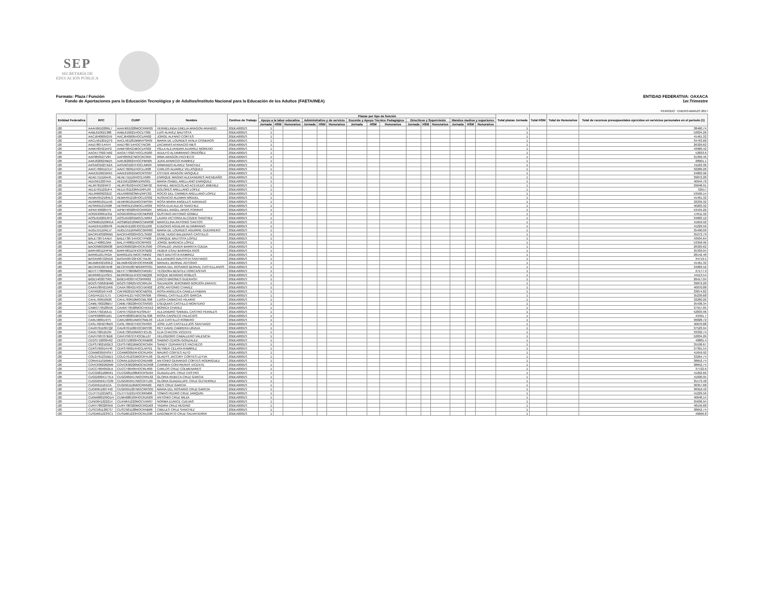SEP
SECRETARÍA DE
EDUCACIÓN PÚBLICA
Formato: Plaza / Función
Fondo de Aportaciones para la Educación Tecnológica y de Adultos/Instituto Nacional para la Educación de los Adultos (FAETA/INEA)
ENTIDAD FEDERATIVA: OAXACA
1er.Trimestre
PERIODO : ENERO-MARZO 2017
| Entidad Federativa | RFC | CURP | Nombre | Centros de Trabajo | Plazas por tipo de función | | | | | | | | | | | | | | | Total plazas Jornada | Total HSM | Total de Honorarios | Total de recursos presupuestales ejercidos en servicios personales en el periodo (1) |
| --- | --- | --- | --- | --- | --- | --- | --- | --- | --- | --- | --- | --- | --- | --- | --- | --- | --- | --- | --- | --- | --- | --- | --- |
| | | | | | Apoyo a la labor educativa | | | Administrativo y de servicio | | | Docente y Apoyo Técnico Pedagógico | | | Directivos y Supervisión | | | Mandos medios y superiores | | | | | | |
| | | | | | Jornada | HSM | Honorarios | Jornada | HSM | Honorarios | Jornada | HSM | Honorarios | Jornada | HSM | Honorarios | Jornada | HSM | Honorarios | | | | |
| I20 | AAAH661028RL7 | AAAH661028MOCRRR00 | HERMELINDA EMELIA ARAGON ARANGO | 20DEA0001S | 1 | | | | | | | | | | | | | | | 1 | | | 38460.74 |
| I20 | AABL610621388 | AABL610621HOCLTS02 | LUIS ALAVEZ BAUTISTA | 20DEA0001S | 1 | | | | | | | | | | | | | | | 1 | | | 52834.26 |
| I20 | AACJ640605G59 | AACJ640605HOCLRR02 | JORGE ALFARO CORTES | 20DEA0001S | 1 | | | | | | | | | | | | | | | 1 | | | 41461.32 |
| I20 | AACL561201QT9 | AACL561201MMNYSR09 | MARIA DE LOURDES AYALA CISNEROS | 20DEA0001S | 1 | | | | | | | | | | | | | | | 1 | | | 34763.68 |
| I20 | AAIZ7807144V4 | AAIZ780714HOCTNC06 | ZACARIAS ATANACIO INES | 20DEA0001S | 1 | | | | | | | | | | | | | | | 1 | | | 26329.62 |
| I20 | AAMI760421KP2 | AAMI760421MOCLRS02 | ISELA ALEJANDRA ALVAREZ MORENO | 20DEA0001S | 1 | | | | | | | | | | | | | | | 1 | | | 43989.42 |
| I20 | AAOA770927A62 | AAOA770927HOCLRD00 | ADULFO ALTAMIRANO ORDOÑEZ | 20DEA0001S | 1 | | | | | | | | | | | | | | | 1 | | | 52833.6 |
| I20 | AAPI850527V84 | AAPI850527MOCRCR04 | IRMA ARAGON PACHECO | 20DEA0001S | 1 | | | | | | | | | | | | | | | 1 | | | 31399.46 |
| I20 | AARJ620624MZ5 | AARJ620624HOCPMN05 | JUAN APARICIO RAMIREZ | 20DEA0001S | 1 | | | | | | | | | | | | | | | 1 | | | 28901.1 |
| I20 | AASA631027A2A | AASA631027HOCLNR04 | ARMANDO ALAVEZ SANCHEZ | 20DEA0001S | 1 | | | | | | | | | | | | | | | 1 | | | 41163.36 |
| I20 | AAVC760911CU7 | AAVC760911HOCLLR08 | CARLOS ALVAREZ VELASQUEZ | 20DEA0001S | 1 | | | | | | | | | | | | | | | 1 | | | 32260.26 |
| I20 | AAVE610921RK5 | AAVE610921MOCRSS07 | ESTHER ARAGON VASQUEZ | 20DEA0001S | 1 | | | | | | | | | | | | | | | 1 | | | 34803.96 |
| I20 | AEAE711116A45 | AEAE711116HOCLVN09 | ENRIQUE MAGNO ALEXANDRES AVENDAÑO | 20DEA0001S | 1 | | | | | | | | | | | | | | | 1 | | | 39872.28 |
| I20 | AEEI5612207KA | AEEI561220MVZRNS01 | MARIA ISABEL ARELLANO ENRIQUEZ | 20DEA0001S | 1 | | | | | | | | | | | | | | | 1 | | | 40944.76 |
| I20 | AEJR781024IF3 | AEJR781024HOCCMF02 | RAFAEL WENCESLAO ACEVEDO JIMENEZ | 20DEA0001S | 1 | | | | | | | | | | | | | | | 1 | | | 29048.91 |
| I20 | AELD701122UF4 | AELD701122MVZRPL09 | DOLORES ARELLANO LOPEZ | 20DEA0001S | 1 | | | | | | | | | | | | | | | 1 | | | 32517 |
| I20 | AELR6609232Z2 | AELR660923MVZRPC02 | ROCIO DEL CARMEN ARELLANO LOPEZ | 20DEA0001S | 1 | | | | | | | | | | | | | | | 1 | | | 53509.14 |
| I20 | AEMA4912184E3 | AEMA491218HOCLGS02 | AUSENCIO ALEMAN MIGUEL | 20DEA0001S | 1 | | | | | | | | | | | | | | | 1 | | | 41461.32 |
| I20 | AENR661011LN9 | AENR661011MOCNRS04 | ROSA MARIA ANGELES NARANJO | 20DEA0001S | 1 | | | | | | | | | | | | | | | 1 | | | 32239.32 |
| I20 | AESR691213598 | AESR691213MOCLNS09 | ROSA ELIA ALEJO SANCHEZ | 20DEA0001S | 1 | | | | | | | | | | | | | | | 1 | | | 40203.32 |
| I20 | AIPM740928479 | AIPM740928HOCRRG04 | MIGUEL ANGEL ARIAS PORRAS | 20DEA0001S | 1 | | | | | | | | | | | | | | | 1 | | | 53434.26 |
| I20 | AOGG930911311 | AOGG930911HOCNMS03 | GUSTAVO ANTONIO GOMEZ | 20DEA0001S | 1 | | | | | | | | | | | | | | | 1 | | | 17611.32 |
| I20 | AOSL6102013P2 | AOSL610201MOCLNR04 | LAURA VICTORIA ALCOZER SANCHEZ | 20DEA0001S | 1 | | | | | | | | | | | | | | | 1 | | | 34003.12 |
| I20 | AOSM610109R5A | AOSM610109MOCNNR08 | MARCELINA ANTONIO SANTOS | 20DEA0001S | 1 | | | | | | | | | | | | | | | 1 | | | 41659.92 |
| I20 | AUAE641102KF8 | AUAE641102HOCGLD00 | EUDOXIO AGUILAR ALTAMIRANO | 20DEA0001S | 1 | | | | | | | | | | | | | | | 1 | | | 41229.56 |
| I20 | AUGL551104EJ7 | AUGL551104MOCGRR09 | MARIA DE LOURDES AGUIRRE GUERRERO | 20DEA0001S | 1 | | | | | | | | | | | | | | | 1 | | | 35490.09 |
| I20 | BACR540320RB5 | BACR540320HOCLSN02 | RENE HUGO BALDERAS CASTILLO | 20DEA0001S | 1 | | | | | | | | | | | | | | | 1 | | | 35272.79 |
| I20 | BALE730714AD7 | BALE730714HOCTPN00 | ENRIQUE BAUTISTA LOPEZ | 20DEA0001S | 1 | | | | | | | | | | | | | | | 1 | | | 43934.64 |
| I20 | BALJ7408013A9 | BALJ740801HOCRPR03 | JORGE BARENCA LÓPEZ | 20DEA0001S | 1 | | | | | | | | | | | | | | | 1 | | | 53358.96 |
| I20 | BAOO960326638 | BAOO960326HOCRJS00 | OSVALDO JAVIER BARRITA OJEDA | 20DEA0001S | 1 | | | | | | | | | | | | | | | 1 | | | 26329.62 |
| I20 | BARH901124PN5 | BARH901124HOCRSB02 | HEBER ESAU BARRIGA RIOS | 20DEA0001S | 1 | | | | | | | | | | | | | | | 1 | | | 35339.04 |
| I20 | BARI611017RGA | BARI611017MOCTMN02 | INES BAUTISTA RAMIREZ | 20DEA0001S | 1 | | | | | | | | | | | | | | | 1 | | | 28142.48 |
| I20 | BASA500722ND9 | BASA500722HOCTNL05 | ALEJANDRO BAUTISTA SANTIAGO | 20DEA0001S | 1 | | | | | | | | | | | | | | | 1 | | | 34719.5 |
| I20 | BEAM6402169E2 | BEAM640216HOCRNN08 | MANUEL BERNAL ANTONIO | 20DEA0001S | 1 | | | | | | | | | | | | | | | 1 | | | 41461.32 |
| I20 | BECR591007B48 | BECR591007MGRRSS01 | MARIA DEL ROSARIO BERNAL CASTELLANOS | 20DEA0001S | 1 | | | | | | | | | | | | | | | 1 | | | 34083.56 |
| I20 | BEHT770609MB1 | BEHT770609MOCNRD07 | TEODORA BENITEZ HORCASITAS | 20DEA0001S | 1 | | | | | | | | | | | | | | | 1 | | | 27177.9 |
| I20 | BERR661114SE5 | BERR661114HOCNBQ02 | ROQUE BENIGNO ROBLES | 20DEA0001S | 1 | | | | | | | | | | | | | | | 1 | | | 44113.54 |
| I20 | BIGE540307SR5 | BIGE540307HCSRRR02 | ERICO BRIONES GUERASH | 20DEA0001S | 1 | | | | | | | | | | | | | | | 1 | | | 26417.04 |
| I20 | BOZS750625BW0 | BOZS750625HOCRRL04 | SALVADOR JERONIMO BORJON ZARATE | 20DEA0001S | 1 | | | | | | | | | | | | | | | 1 | | | 39872.28 |
| I20 | CAAN7804215R6 | CAXA780421HOCHXN02 | JOSE ANTONIO CHAVEZ | 20DEA0001S | 1 | | | | | | | | | | | | | | | 1 | | | 40070.88 |
| I20 | CAFR6201074X8 | CAFR620107MOCNBS01 | ROSA ANGELICA CANELA FABIAN | 20DEA0001S | 1 | | | | | | | | | | | | | | | 1 | | | 33874.82 |
| I20 | CAGI441217LT5 | CAGI441217HOCSRS06 | ISRAEL CASTILLEJOS GARCIA | 20DEA0001S | 1 | | | | | | | | | | | | | | | 1 | | | 35239.68 |
| I20 | CAHL760910926 | CAHL760910MOCMLS08 | LUISA CAMACHO HILARIO | 20DEA0001S | 1 | | | | | | | | | | | | | | | 1 | | | 32260.26 |
| I20 | CAME700228B57 | CAME700228HOCSNS03 | ESEQUIAS CASTILLO MONTERO | 20DEA0001S | 1 | | | | | | | | | | | | | | | 1 | | | 35438.34 |
| I20 | CAMO770528556 | CAXM770528MOCHXN19 | MONICA CHAVEZ | 20DEA0001S | 1 | | | | | | | | | | | | | | | 1 | | | 37557.05 |
| I20 | CAPA770216AJ1 | CAPA770216HVZSRL07 | ALEJANDRO SAMUEL CASTRO PERALES | 20DEA0001S | 1 | | | | | | | | | | | | | | | 1 | | | 52833.96 |
| I20 | CAPR580831161 | CAPR580831MOCNLS08 | ROSA CANSECO PALACIOS | 20DEA0001S | 1 | | | | | | | | | | | | | | | 1 | | | 43491.7 |
| I20 | CARL580914IT5 | CARL580914MOCSML03 | LILIA CASTILLO ROMERO | 20DEA0001S | 1 | | | | | | | | | | | | | | | 1 | | | 36828.72 |
| I20 | CASL7004278W3 | CASL700427HOCSNS03 | JOSE LUIS CASTILLEJOS SANTIAGO | 20DEA0001S | 1 | | | | | | | | | | | | | | | 1 | | | 40070.88 |
| I20 | CAUR7611067Q2 | CAUR761106HOCBRY00 | REY DAVID CABRERA URZUA | 20DEA0001S | 1 | | | | | | | | | | | | | | | 1 | | | 37523.94 |
| I20 | CAVE730510J34 | CAVE730510MOCHCL01 | ELIA CHACON VICENTE | 20DEA0001S | 1 | | | | | | | | | | | | | | | 1 | | | 33332.74 |
| I20 | CAVH790727BD6 | CAVH790727HOCBLL07 | HELIODORO CABALLERO VALENCIA | 20DEA0001S | 1 | | | | | | | | | | | | | | | 1 | | | 52834.26 |
| I20 | CEGS710830V62 | CEGS710830HOCRNB08 | SABINO CERON GONZALEZ | 20DEA0001S | 1 | | | | | | | | | | | | | | | 1 | | | 40865.4 |
| I20 | CEPS790216GE3 | CEPS790216MOCRCN04 | SANDY CERVANTES PACHECO | 20DEA0001S | 1 | | | | | | | | | | | | | | | 1 | | | 35536.67 |
| I20 | CERS760914V49 | CERS760914HOCLMY01 | SEYMER CELAYA RAMIREZ | 20DEA0001S | 1 | | | | | | | | | | | | | | | 1 | | | 37391.54 |
| I20 | COAM630504S47 | COAM630504HOCRLR04 | MAURO CORTES ALTO | 20DEA0001S | 1 | | | | | | | | | | | | | | | 1 | | | 41659.92 |
| I20 | COLG761231BD1 | COLG761231MOCRYL08 | GLADYS JACCIRY CORTES LEYVA | 20DEA0001S | 1 | | | | | | | | | | | | | | | 1 | | | 33264.74 |
| I20 | CORA511016ME9 | CORA511016HOCRDN08 | ANTONIO GERARDO CORTES RODRIGUEZ | 20DEA0001S | 1 | | | | | | | | | | | | | | | 1 | | | 38652.74 |
| I20 | COVC6302262M9 | COVC630226MOCNCR08 | CARMEN CONTRERAS VICENTE | 20DEA0001S | 1 | | | | | | | | | | | | | | | 1 | | | 38652.74 |
| I20 | CUCC7604052EA | CUCC760405HOCRLR09 | CARLOS CRUZ COLMENARES | 20DEA0001S | 1 | | | | | | | | | | | | | | | 1 | | | 37722.6 |
| I20 | CUCG681108KR1 | CUCG681108MOCRSD04 | GUADALUPE CRUZ CASTRO | 20DEA0001S | 1 | | | | | | | | | | | | | | | 1 | | | 41262.66 |
| I20 | CUGG6004177EA | CUGG600417MOCRRL02 | GLORIA REBECA CRUZ GARCIA | 20DEA0001S | 1 | | | | | | | | | | | | | | | 1 | | | 41030.95 |
| I20 | CUGG650417G39 | CUGG650417MOCRTL09 | GLORIA GUADALUPE CRUZ GUTIERREZ | 20DEA0001S | 1 | | | | | | | | | | | | | | | 1 | | | 35173.48 |
| I20 | CUGI5611161CA | CUGI561116MOCRRN02 | INES CRUZ GARCIA | 20DEA0001S | 1 | | | | | | | | | | | | | | | 1 | | | 36357.68 |
| I20 | CUGR651007440 | CUGR651007MOCRRS05 | MARIA DEL ROSARIO CRUZ GARCIA | 20DEA0001S | 1 | | | | | | | | | | | | | | | 1 | | | 36916.42 |
| I20 | CUJT751221MS1 | CUJT751221HOCRRM06 | TOMAS PEDRO CRUZ JARQUIN | 20DEA0001S | 1 | | | | | | | | | | | | | | | 1 | | | 41229.56 |
| I20 | CUMA680109GU4 | CUMA680109HOCRZN09 | ANTONIO CRUZ MEZA | 20DEA0001S | 1 | | | | | | | | | | | | | | | 1 | | | 40648.14 |
| I20 | CUNO641222214 | CUXN641222MOCVXR07 | NORMA EUNICE CUEVAS | 20DEA0001S | 1 | | | | | | | | | | | | | | | 1 | | | 35636.94 |
| I20 | CURY780320SK6 | CURY780320MOCRGD03 | YADIRA CRUZ REGINO | 20DEA0001S | 1 | | | | | | | | | | | | | | | 1 | | | 48156.68 |
| I20 | CUSC581128CS7 | CUSC581128MOCRNB06 | CIBELES CRUZ SANCHEZ | 20DEA0001S | 1 | | | | | | | | | | | | | | | 1 | | | 38652.74 |
| I20 | CUSD661223SC1 | CUSD661223HOCRLG00 | DAGOBERTO CRUZ SALVATIERRA | 20DEA0001S | 1 | | | | | | | | | | | | | | | 1 | | | 40666.8 |